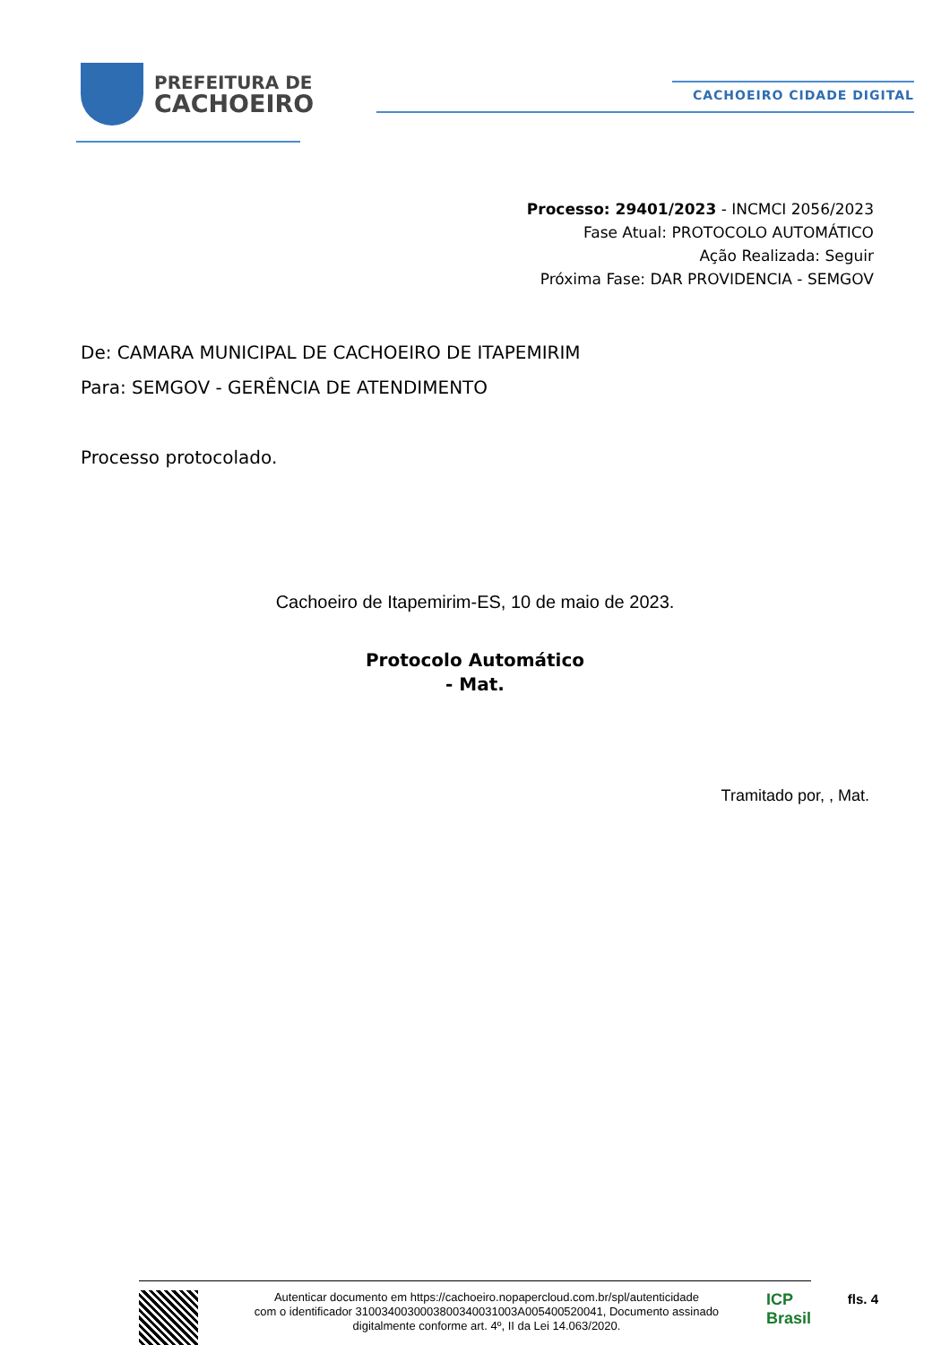PREFEITURA DE
CACHOEIRO
CACHOEIRO CIDADE DIGITAL
Processo: 29401/2023 - INCMCI 2056/2023
Fase Atual: PROTOCOLO AUTOMÁTICO
Ação Realizada: Seguir
Próxima Fase: DAR PROVIDENCIA - SEMGOV
De: CAMARA MUNICIPAL DE CACHOEIRO DE ITAPEMIRIM
Para: SEMGOV - GERÊNCIA DE ATENDIMENTO
Processo protocolado.
Cachoeiro de Itapemirim-ES, 10 de maio de 2023.
Protocolo Automático
- Mat.
Tramitado por, , Mat.
Autenticar documento em https://cachoeiro.nopapercloud.com.br/spl/autenticidade
com o identificador 3100340030003800340031003A005400520041, Documento assinado
digitalmente conforme art. 4º, II da Lei 14.063/2020.
ICP
Brasil
fls. 4